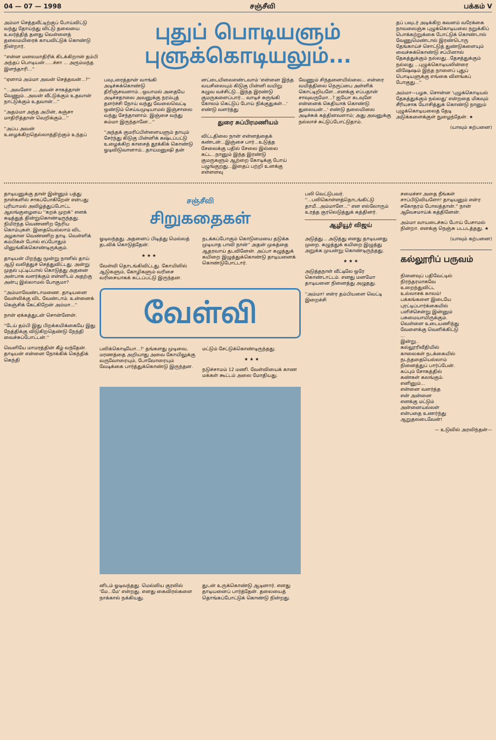04 — 07 — 1998 சஞ்சீவி பக்கம் V
அம்மா செத்தவீட்டிற்குப் போய்விட்டு வந்து தோய்ந்து விட்டு தலையை உலர்த்தித் தனது வெள்ளைத் தலைமயிரைக் காயவிட்டுக் கொண்டு நின்றார்.
''என்ன மனலமாதிரிக் கிடக்கிறான் தம்பி அந்தப் பொடியன்......ச்சா ... அரும்மந்த இளந்தாரி...''
''ஏனாம் அம்மா அவன் செத்தவன்...?''
''...அவனோ ... அவன் சாகத்தான் வேணும்...அவன் வீட்டுக்கும் உதவான் நாட்டுக்கும் உதவான்...''
''அதம்மா அந்த அபின், கஞ்சா மாதிரித்தான் வெறிக்கும்...''
''அப்ப அவன் உழைக்கிறதெல்லாத்திற்கும் உந்தப்
புதுப் பொடியளும்
புளுக்கொடியலும்...
பவுடரைத்தான் வாங்கி அடிச்சுக்கொண்டு திரிஞ்சவனாம்...ஒயாமல் அதையே அடிச்சதாலை அவனுக்கு நரம்புத் தளர்ச்சி நோய் வந்து வேலைவெட்டி ஒண்டும் செய்யமுடியாமல் இஞ்சாலை வந்து சேந்தானாம். இஞ்சை வந்து சும்மா இருந்தானே...''
''அந்தக் குமரிப்பிள்ளையளும் தாயும் சேர்ந்து கிடுகு பின்னிக் கஷ்டப்பட்டு உழைக்கிற காசைத் தூக்கிக் கொண்டு ஓடிவிடுவானாம்...தாய்மனுஷி தன்
னட்டையிலைஎண்டவாம் 'என்னை இந்த வயசிலையும் கிடுகு பின்னி வயிறு கழுவ வச்சிட்டு...இந்த இரண்டு குமருகளைப்பார்... வாடிச் சுருங்கி கோலம் கெட்டுப் போய் நிக்குதுகள்...' எண்டு வளர்த்து
துரை சுப்பிரமணியம்
விட்டதிலை நான் என்னத்தைக் கண்டன்...இஞ்சை பார்...உடுத்த சேலைக்கு பதில் சேலை இல்லை கட்ட...நானும் இந்த இரண்டு குமருகளும் ஆற்றை கோடிக்கு போய் பழுங்குறது...இதைப் பற்றி உனக்கு எள்ளளவு
வேணும் சிந்தனையில்லை... என்ரை வயித்திலை நெருப்பை அள்ளிக் கொட்டிறியளே...எனக்கு எப்பதான் சாவுவருமோ...? ஐயோ கடவுளே என்னைக் கெதியாக் கொண்டு துலையன்...' எண்டு தலையிலை அடிச்சுக் கத்தினவளாம்; அது அவனுக்கு நல்லாச் சுட்டுப்போட்டுதாம்.
தப் பவுடர் அடிக்கிற கவனம் வரேக்கை நாவலைஞ்சு புழுக்கொடியலை நறுக்கிப் பொக்கற்றுக்கை போட்டுக் கொண்டால் வேணுமெண்டால் இரண்டொரு தேங்காய்ச் சொட்டுத் துண்டுகளையும் வைச்சுக்கொண்டு சப்பினால் தேகத்துக்கும் நல்லது...தேசத்துக்கும் நல்லது ...புழுக்கொடியலின்ரை விஷேஷம் இந்த நாளைப் புதுப் பொடியளுக்கு எங்கை விளங்கப் போகுது...''
அம்மா—பழசு, சொன்ன 'புழுக்கொடியல் தேகத்துக்கும் நல்லது' என்றதை மிகவும் சீரியசாக யோசித்துக் கொண்டு நானும் புழுக்கொடியலைத் தேடி அடுக்களைக்குள் நுழைந்தேன். ★
(யாவும் கற்பனை)
தாடியனுக்கு தான் இன்னும் பத்து நாள்களில் சாகப்போகிறேன் என்பது புரியாமல் அவிழ்த்துப்போட்ட ஆலங்குழையை ''கறக் முறக்'' எனக் கடித்துத் தின்றுகொண்டிருந்தது. நிமிர்ந்த வெண்ணிற நேரிய கொம்புகள். இதையெல்லாம் விட அழகான வெண்ணிற தாடி. வெள்ளிக் கம்பிகள் போல் எப்போதும் மினுங்கிக்கொண்டிருக்கும்.
தாடியன் பிறந்து மூன்று நாளில் தாய் ஆடு வலித்துச் செத்துவிட்டது. அன்று முதல் புட்டிப்பால் கொடுத்து அதனை அன்பாக வளர்க்கும் என்னிடம் அதற்கு அன்பு இல்லாமல் போகுமா?
''அம்மாவேண்டாமணை. தாடியனை வேள்விக்கு விட வேண்டாம். உன்னைக் கெஞ்சிக் கேட்கிறேன் அம்மா...''
நான் ஏக்கத்துடன் சொன்னேன்.
''டேய் தம்பி இது பிறக்கயிக்கையே இது நேத்திக்கு விடுகிறதெண்டு நேந்தி வைச்சுப்போட்டன்.''
வெளியே மாமரத்தின் கீழ் வந்தேன். தாடியன் என்னை நோக்கிக் கெந்திக் கெந்தி
சஞ்சீவி
சிறுகதைகள்
ஓடிவந்தது. அதனைப் பிடித்து மெல்லத் தடவிக் கொடுத்தேன்.
★ ★ ★
வேள்வி தொடங்கிவிட்டது. கோயிலில் ஆடுகளும், கோழிகளும் வரிசை வரிசையாகக் கட்டப்பட்டு இருந்தன.
நடக்கப்போகும் கொடுமையை தடுக்க முடியாத பாவி நான்'' அதன் முகத்தை ஆதரவாய் தடவினேன். அப்பா கழுத்துக் கயிறை இழுத்துக்கொண்டு தாடியனைக் கொண்டுபோட்டார்.
வேள்வி
பலிக்கொடியோ...?' தங்களது முடிவை, மரணத்தை அறியாது அவை கோயிலுக்கு வருவோரையும், போவோரையும் வேடிக்கை பார்த்துக்கொண்டு இருந்தன.
மட்டும் சேட்டுக்கொண்டிருந்தது.
★ ★ ★
நடுச்சாமம் 12 மணி. வேள்வியைக் காண மக்கள் கூட்டம் அலை மோதியது.
னிடம் ஓடிவந்தது. மெல்லிய குரலில் 'மே...மே' என்றது. எனது கைவிரல்களை நாக்கால் நக்கியது.
துடன் உருக்கொண்டு ஆடினார். எனது தாடியனைப் பார்த்தேன். தலையைத் தொங்கப்போட்டுக் கொண்டு நின்றது.
பலி வெட்டுபவர். ''...பலிகொள்ளத்தொடங்கிட்டு தாயீ...அம்மாளே...'' என எல்லோரும் உரத்த குரலெடுத்துக் கத்தினர்.
ஆழியூர் விஜய்
அடுத்து... அடுத்து எனது தாடியனது முறை. கழுத்துக் கயிறை இழுத்து அறுக்க முயன்று கொண்டிருந்தது.
★ ★ ★
அடுத்தநாள் வீட்டிலே ஒரே கொண்டாட்டம். எனது மனமோ தாடியனை நினைத்து அழுதது.
''அம்மா! என்ர தம்பியளை வெட்டி இறைச்சி
சமைச்சா அதை நீங்கள் சாப்பிடுவியளோ! தாடியனும் என்ர சகோதரம் போலத்தான்.'' நான் ஆவேசமாய்க் கத்தினேன்.
அம்மா வாயடைச்சுப் போய் பேசாமல் நின்றா. எனக்கு நெஞ்சு படபடத்தது. ★
(யாவும் கற்பனை)
கல்லூரிப் பருவம்
நினைவுப் பதிவேட்டில்
நிரந்தரமாகவே
உறைந்துவிட்ட
உல்லாசக் காலம்!
பக்கங்களை இடையே
புரட்டிப்பார்க்கையில்
பளிச்சென்று இன்னும்
பசுமையாயிருக்கும்.
வெள்ளை உடையணிந்து
வேளைக்கு வெளிக்கிட்டு
...
இன்று..
கல்லூரிவீதியில்
காலைகள் நடக்கையில்
நடந்ததையெல்லாம்
நினைத்துப் பார்ப்பேன்.
கப்பும் சோகத்தில்
கண்கள் கலங்கும்.
எனினும்...
என்னை வளர்த்த
என் அன்னை
எனக்கு மட்டும்
அன்னையல்லள்
என்பதை உணர்ந்து
ஆறுதலடைவேன்!
— உடுவில் அரவிந்தன்—